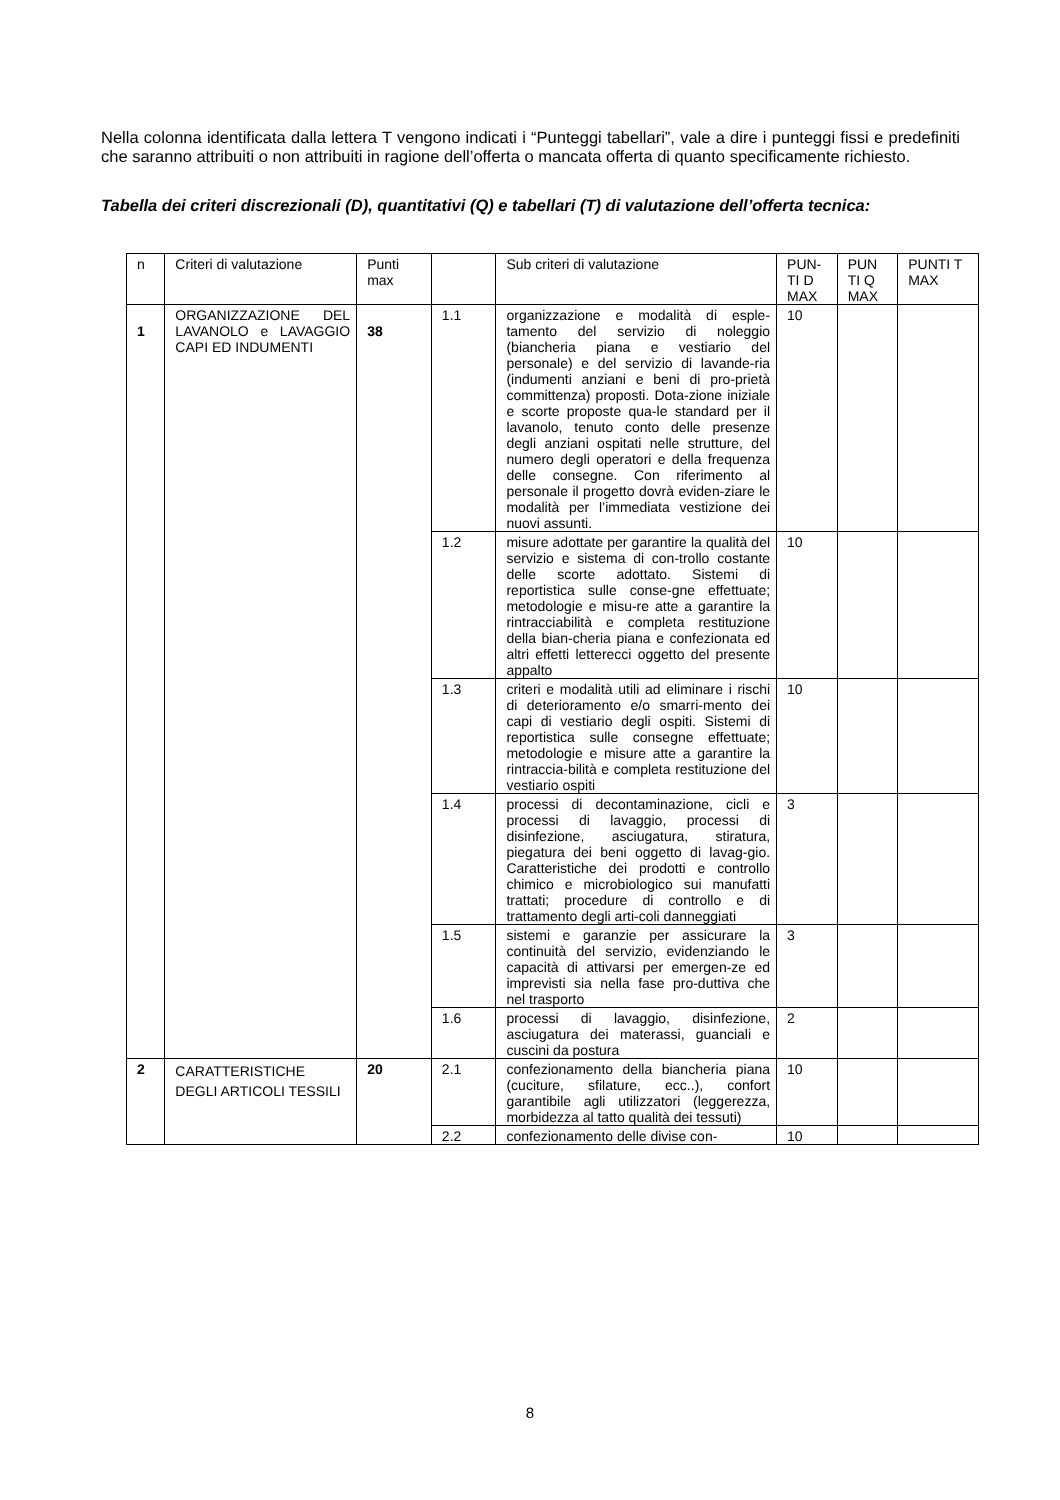Nella colonna identificata dalla lettera T vengono indicati i “Punteggi tabellari”, vale a dire i punteggi fissi e predefiniti che saranno attribuiti o non attribuiti in ragione dell’offerta o mancata offerta di quanto specificamente richiesto.
Tabella dei criteri discrezionali (D), quantitativi (Q) e tabellari (T) di valutazione dell’offerta tecnica:
| n | Criteri di valutazione | Punti max | | Sub criteri di valutazione | PUN-TI D MAX | PUN TI Q MAX | PUNTI T MAX |
| 1 | ORGANIZZAZIONE DEL LAVANOLO e LAVAGGIO CAPI ED INDUMENTI | 38 | 1.1 | organizzazione e modalità di esple-tamento del servizio di noleggio (biancheria piana e vestiario del personale) e del servizio di lavande-ria (indumenti anziani e beni di pro-prietà committenza) proposti. Dota-zione iniziale e scorte proposte qua-le standard per il lavanolo, tenuto conto delle presenze degli anziani ospitati nelle strutture, del numero degli operatori e della frequenza delle consegne. Con riferimento al personale il progetto dovrà eviden-ziare le modalità per l’immediata vestizione dei nuovi assunti. | 10 | | |
| | | | 1.2 | misure adottate per garantire la qualità del servizio e sistema di con-trollo costante delle scorte adottato. Sistemi di reportistica sulle conse-gne effettuate; metodologie e misu-re atte a garantire la rintracciabilità e completa restituzione della bian-cheria piana e confezionata ed altri effetti letterecci oggetto del presente appalto | 10 | | |
| | | | 1.3 | criteri e modalità utili ad eliminare i rischi di deterioramento e/o smarri-mento dei capi di vestiario degli ospiti. Sistemi di reportistica sulle consegne effettuate; metodologie e misure atte a garantire la rintraccia-bilità e completa restituzione del vestiario ospiti | 10 | | |
| | | | 1.4 | processi di decontaminazione, cicli e processi di lavaggio, processi di disinfezione, asciugatura, stiratura, piegatura dei beni oggetto di lavag-gio. Caratteristiche dei prodotti e controllo chimico e microbiologico sui manufatti trattati; procedure di controllo e di trattamento degli arti-coli danneggiati | 3 | | |
| | | | 1.5 | sistemi e garanzie per assicurare la continuità del servizio, evidenziando le capacità di attivarsi per emergen-ze ed imprevisti sia nella fase pro-duttiva che nel trasporto | 3 | | |
| | | | 1.6 | processi di lavaggio, disinfezione, asciugatura dei materassi, guanciali e cuscini da postura | 2 | | |
| 2 | CARATTERISTICHE DEGLI ARTICOLI TESSILI | 20 | 2.1 | confezionamento della biancheria piana (cuciture, sfilature, ecc..), confort garantibile agli utilizzatori (leggerezza, morbidezza al tatto qualità dei tessuti) | 10 | | |
| | | | 2.2 | confezionamento delle divise con- | 10 | | |
8